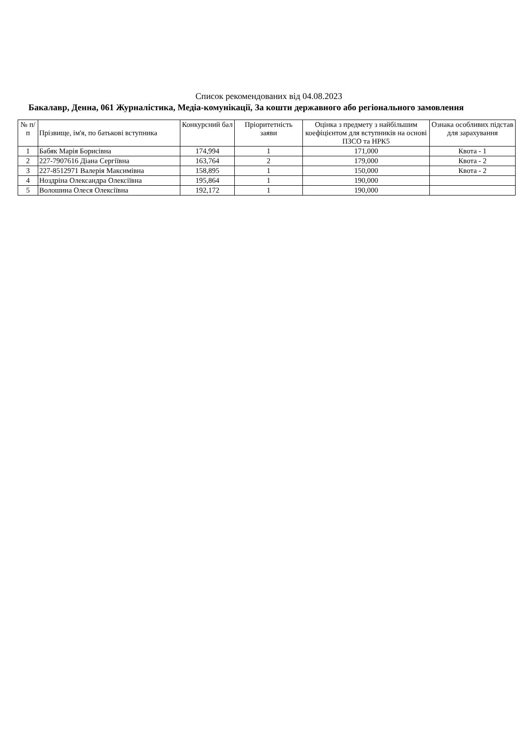Список рекомендованих від 04.08.2023
Бакалавр, Денна, 061 Журналістика, Медіа-комунікації, За кошти державного або регіонального замовлення
| № п/п | Прізвище, ім'я, по батькові вступника | Конкурсний бал | Пріоритетність заяви | Оцінка з предмету з найбільшим коефіцієнтом для вступників на основі ПЗСО та НРК5 | Ознака особливих підстав для зарахування |
| --- | --- | --- | --- | --- | --- |
| 1 | Бабяк Марія Борисівна | 174,994 | 1 | 171,000 | Квота - 1 |
| 2 | 227-7907616 Діана Сергіївна | 163,764 | 2 | 179,000 | Квота - 2 |
| 3 | 227-8512971 Валерія Максимівна | 158,895 | 1 | 150,000 | Квота - 2 |
| 4 | Ноздріна Олександра Олексіївна | 195,864 | 1 | 190,000 | |
| 5 | Волошина Олеся Олексіївна | 192,172 | 1 | 190,000 | |